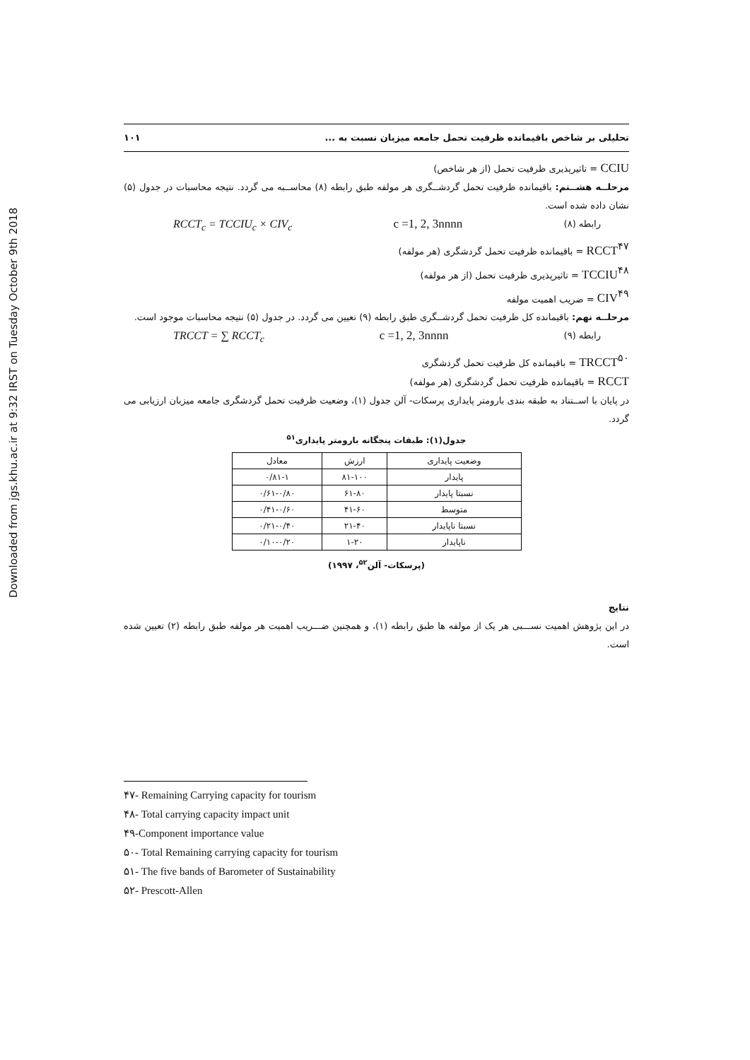Downloaded from jgs.khu.ac.ir at 9:32 IRST on Tuesday October 9th 2018
تحلیلی بر شاخص باقیمانده ظرفیت تحمل جامعه میزبان نسبت به ... ۱۰۱
CCIU = تاثیرپذیری ظرفیت تحمل (از هر شاخص)
مرحلــه هشــتم: باقیمانده ظرفیت تحمل گردشــگری هر مولفه طبق رابطه (۸) محاســبه می گردد. نتیجه محاسبات در جدول (۵) نشان داده شده است.
RCCT<sub>c</sub> = TCCIU<sub>c</sub> × CIV<sub>c</sub> c =1, 2, 3nnnn رابطه (۸)
RCCT<sup>۴۷</sup> = باقیمانده ظرفیت تحمل گردشگری (هر مولفه)
TCCIU<sup>۴۸</sup> = تاثیرپذیری ظرفیت تحمل (از هر مولفه)
CIV<sup>۴۹</sup> = ضریب اهمیت مولفه
مرحلــه نهم: باقیمانده کل ظرفیت تحمل گردشــگری طبق رابطه (۹) تعیین می گردد. در جدول (۵) نتیجه محاسبات موجود است.
TRCCT = ∑ RCCT<sub>c</sub> c =1, 2, 3nnnn رابطه (۹)
TRCCT<sup>۵۰</sup> = باقیمانده کل ظرفیت تحمل گردشگری
RCCT = باقیمانده ظرفیت تحمل گردشگری (هر مولفه)
در پایان با اســتناد به طبقه بندی بارومتر پایداری پرسکات- آلن جدول (۱)، وضعیت ظرفیت تحمل گردشگری جامعه میزبان ارزیابی می گردد.
جدول(۱): طبقات پنجگانه بارومتر پایداری<sup>۵۱</sup>
| وضعیت پایداری | ارزش | معادل |
| --- | --- | --- |
| پایدار | ۸۱-۱۰۰ | ۰/۸۱-۱ |
| نسبتا پایدار | ۶۱-۸۰ | ۰/۶۱-۰/۸۰ |
| متوسط | ۴۱-۶۰ | ۰/۴۱-۰/۶۰ |
| نسبتا ناپایدار | ۲۱-۴۰ | ۰/۲۱-۰/۴۰ |
| ناپایدار | ۱-۲۰ | ۰/۱۰-۰/۲۰ |
(پرسکات- آلن<sup>۵۲</sup>، ۱۹۹۷)
نتایج
در این پژوهش اهمیت نســـبی هر یک از مولفه ها طبق رابطه (۱)، و همچنین ضـــریب اهمیت هر مولفه طبق رابطه (۲) تعیین شده است.
۴۷- Remaining Carrying capacity for tourism
۴۸- Total carrying capacity impact unit
۴۹-Component importance value
۵۰- Total Remaining carrying capacity for tourism
۵۱- The five bands of Barometer of Sustainability
۵۲- Prescott-Allen